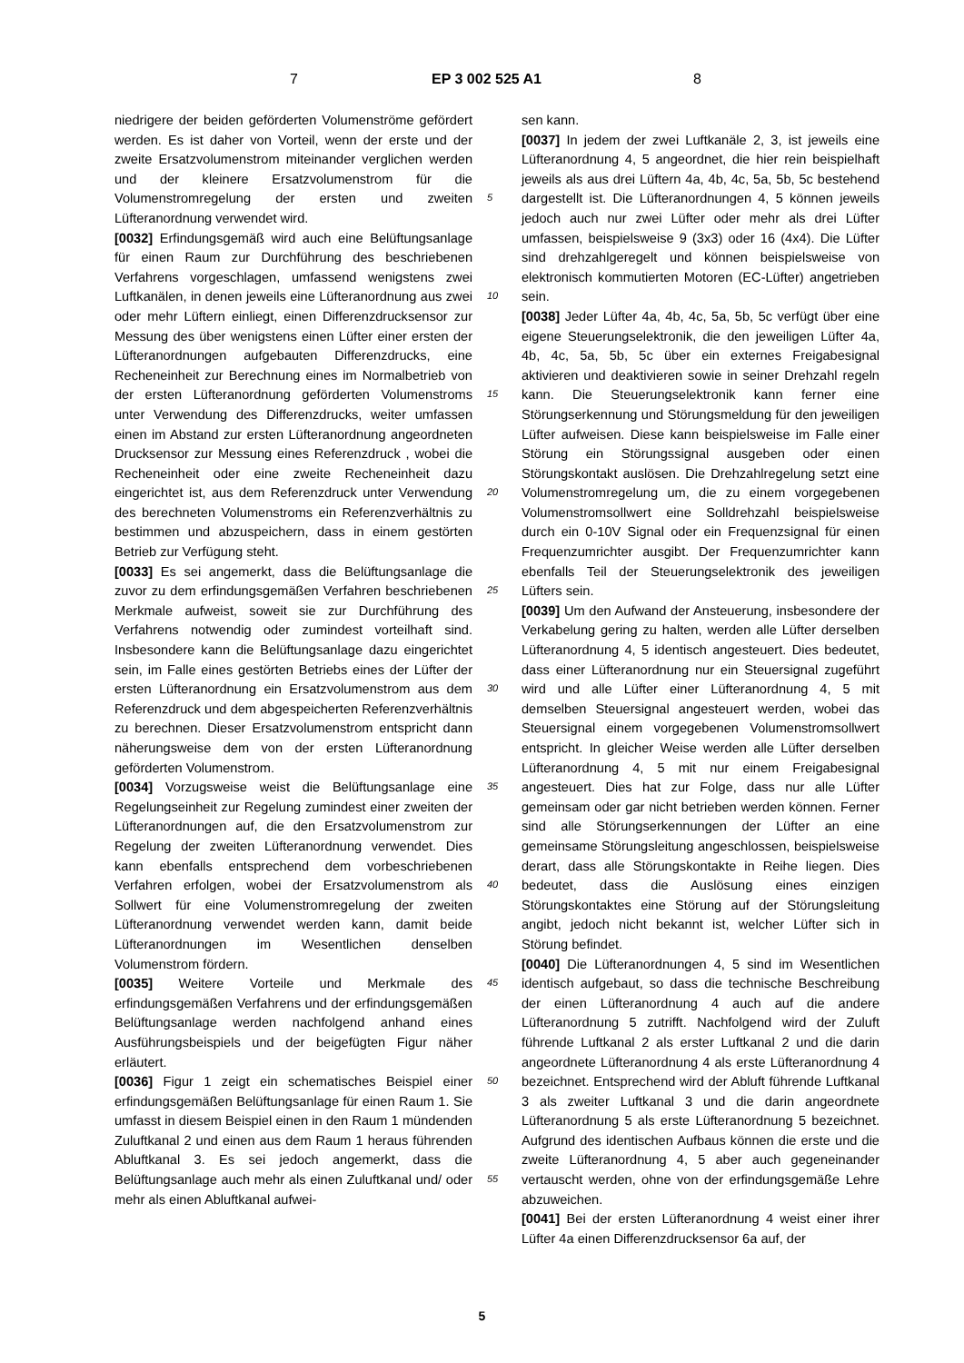7 EP 3 002 525 A1 8
niedrigere der beiden geförderten Volumenströme gefördert werden. Es ist daher von Vorteil, wenn der erste und der zweite Ersatzvolumenstrom miteinander verglichen werden und der kleinere Ersatzvolumenstrom für die Volumenstromregelung der ersten und zweiten Lüfteranordnung verwendet wird.
[0032] Erfindungsgemäß wird auch eine Belüftungsanlage für einen Raum zur Durchführung des beschriebenen Verfahrens vorgeschlagen, umfassend wenigstens zwei Luftkanälen, in denen jeweils eine Lüfteranordnung aus zwei oder mehr Lüftern einliegt, einen Differenzdrucksensor zur Messung des über wenigstens einen Lüfter einer ersten der Lüfteranordnungen aufgebauten Differenzdrucks, eine Recheneinheit zur Berechnung eines im Normalbetrieb von der ersten Lüfteranordnung geförderten Volumenstroms unter Verwendung des Differenzdrucks, weiter umfassen einen im Abstand zur ersten Lüfteranordnung angeordneten Drucksensor zur Messung eines Referenzdruck , wobei die Recheneinheit oder eine zweite Recheneinheit dazu eingerichtet ist, aus dem Referenzdruck unter Verwendung des berechneten Volumenstroms ein Referenzverhältnis zu bestimmen und abzuspeichern, dass in einem gestörten Betrieb zur Verfügung steht.
[0033] Es sei angemerkt, dass die Belüftungsanlage die zuvor zu dem erfindungsgemäßen Verfahren beschriebenen Merkmale aufweist, soweit sie zur Durchführung des Verfahrens notwendig oder zumindest vorteilhaft sind. Insbesondere kann die Belüftungsanlage dazu eingerichtet sein, im Falle eines gestörten Betriebs eines der Lüfter der ersten Lüfteranordnung ein Ersatzvolumenstrom aus dem Referenzdruck und dem abgespeicherten Referenzverhältnis zu berechnen. Dieser Ersatzvolumenstrom entspricht dann näherungsweise dem von der ersten Lüfteranordnung geförderten Volumenstrom.
[0034] Vorzugsweise weist die Belüftungsanlage eine Regelungseinheit zur Regelung zumindest einer zweiten der Lüfteranordnungen auf, die den Ersatzvolumenstrom zur Regelung der zweiten Lüfteranordnung verwendet. Dies kann ebenfalls entsprechend dem vorbeschriebenen Verfahren erfolgen, wobei der Ersatzvolumenstrom als Sollwert für eine Volumenstromregelung der zweiten Lüfteranordnung verwendet werden kann, damit beide Lüfteranordnungen im Wesentlichen denselben Volumenstrom fördern.
[0035] Weitere Vorteile und Merkmale des erfindungsgemäßen Verfahrens und der erfindungsgemäßen Belüftungsanlage werden nachfolgend anhand eines Ausführungsbeispiels und der beigefügten Figur näher erläutert.
[0036] Figur 1 zeigt ein schematisches Beispiel einer erfindungsgemäßen Belüftungsanlage für einen Raum 1. Sie umfasst in diesem Beispiel einen in den Raum 1 mündenden Zuluftkanal 2 und einen aus dem Raum 1 heraus führenden Abluftkanal 3. Es sei jedoch angemerkt, dass die Belüftungsanlage auch mehr als einen Zuluftkanal und/ oder mehr als einen Abluftkanal aufwei-
sen kann.
[0037] In jedem der zwei Luftkanäle 2, 3, ist jeweils eine Lüfteranordnung 4, 5 angeordnet, die hier rein beispielhaft jeweils als aus drei Lüftern 4a, 4b, 4c, 5a, 5b, 5c bestehend dargestellt ist. Die Lüfteranordnungen 4, 5 können jeweils jedoch auch nur zwei Lüfter oder mehr als drei Lüfter umfassen, beispielsweise 9 (3x3) oder 16 (4x4). Die Lüfter sind drehzahlgeregelt und können beispielsweise von elektronisch kommutierten Motoren (EC-Lüfter) angetrieben sein.
[0038] Jeder Lüfter 4a, 4b, 4c, 5a, 5b, 5c verfügt über eine eigene Steuerungselektronik, die den jeweiligen Lüfter 4a, 4b, 4c, 5a, 5b, 5c über ein externes Freigabesignal aktivieren und deaktivieren sowie in seiner Drehzahl regeln kann. Die Steuerungselektronik kann ferner eine Störungserkennung und Störungsmeldung für den jeweiligen Lüfter aufweisen. Diese kann beispielsweise im Falle einer Störung ein Störungssignal ausgeben oder einen Störungskontakt auslösen. Die Drehzahlregelung setzt eine Volumenstromregelung um, die zu einem vorgegebenen Volumenstromsollwert eine Solldrehzahl beispielsweise durch ein 0-10V Signal oder ein Frequenzsignal für einen Frequenzumrichter ausgibt. Der Frequenzumrichter kann ebenfalls Teil der Steuerungselektronik des jeweiligen Lüfters sein.
[0039] Um den Aufwand der Ansteuerung, insbesondere der Verkabelung gering zu halten, werden alle Lüfter derselben Lüfteranordnung 4, 5 identisch angesteuert. Dies bedeutet, dass einer Lüfteranordnung nur ein Steuersignal zugeführt wird und alle Lüfter einer Lüfteranordnung 4, 5 mit demselben Steuersignal angesteuert werden, wobei das Steuersignal einem vorgegebenen Volumenstromsollwert entspricht. In gleicher Weise werden alle Lüfter derselben Lüfteranordnung 4, 5 mit nur einem Freigabesignal angesteuert. Dies hat zur Folge, dass nur alle Lüfter gemeinsam oder gar nicht betrieben werden können. Ferner sind alle Störungserkennungen der Lüfter an eine gemeinsame Störungsleitung angeschlossen, beispielsweise derart, dass alle Störungskontakte in Reihe liegen. Dies bedeutet, dass die Auslösung eines einzigen Störungskontaktes eine Störung auf der Störungsleitung angibt, jedoch nicht bekannt ist, welcher Lüfter sich in Störung befindet.
[0040] Die Lüfteranordnungen 4, 5 sind im Wesentlichen identisch aufgebaut, so dass die technische Beschreibung der einen Lüfteranordnung 4 auch auf die andere Lüfteranordnung 5 zutrifft. Nachfolgend wird der Zuluft führende Luftkanal 2 als erster Luftkanal 2 und die darin angeordnete Lüfteranordnung 4 als erste Lüfteranordnung 4 bezeichnet. Entsprechend wird der Abluft führende Luftkanal 3 als zweiter Luftkanal 3 und die darin angeordnete Lüfteranordnung 5 als erste Lüfteranordnung 5 bezeichnet. Aufgrund des identischen Aufbaus können die erste und die zweite Lüfteranordnung 4, 5 aber auch gegeneinander vertauscht werden, ohne von der erfindungsgemäße Lehre abzuweichen.
[0041] Bei der ersten Lüfteranordnung 4 weist einer ihrer Lüfter 4a einen Differenzdrucksensor 6a auf, der
5
10
15
20
25
30
35
40
45
50
55
5